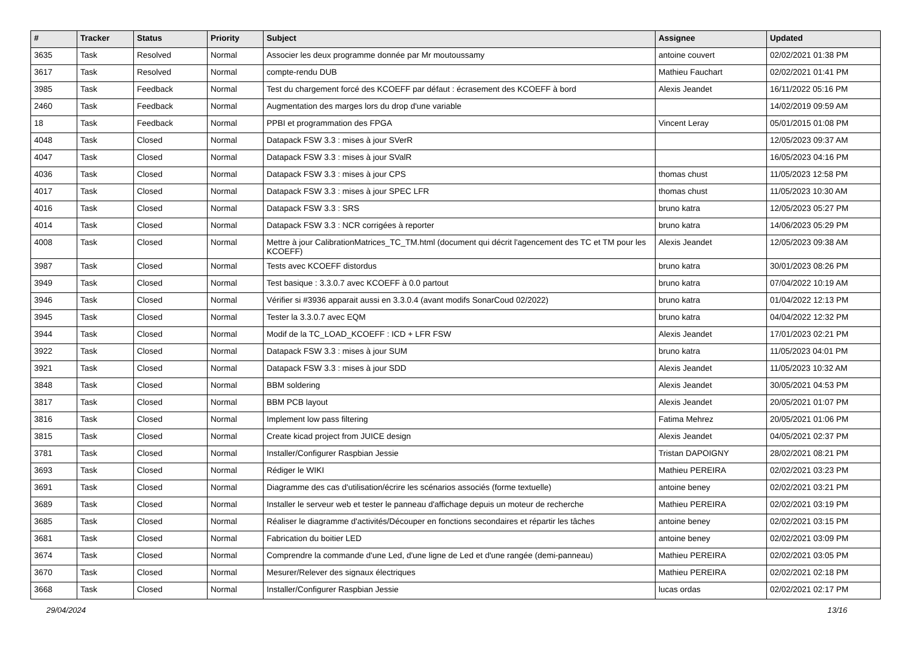| # | Tracker | Status | Priority | Subject | Assignee | Updated |
| --- | --- | --- | --- | --- | --- | --- |
| 3635 | Task | Resolved | Normal | Associer les deux programme donnée par Mr moutoussamy | antoine couvert | 02/02/2021 01:38 PM |
| 3617 | Task | Resolved | Normal | compte-rendu DUB | Mathieu Fauchart | 02/02/2021 01:41 PM |
| 3985 | Task | Feedback | Normal | Test du chargement forcé des KCOEFF par défaut : écrasement des KCOEFF à bord | Alexis Jeandet | 16/11/2022 05:16 PM |
| 2460 | Task | Feedback | Normal | Augmentation des marges lors du drop d'une variable | | 14/02/2019 09:59 AM |
| 18 | Task | Feedback | Normal | PPBI et programmation des FPGA | Vincent Leray | 05/01/2015 01:08 PM |
| 4048 | Task | Closed | Normal | Datapack FSW 3.3 : mises à jour SVerR | | 12/05/2023 09:37 AM |
| 4047 | Task | Closed | Normal | Datapack FSW 3.3 : mises à jour SValR | | 16/05/2023 04:16 PM |
| 4036 | Task | Closed | Normal | Datapack FSW 3.3 : mises à jour CPS | thomas chust | 11/05/2023 12:58 PM |
| 4017 | Task | Closed | Normal | Datapack FSW 3.3 : mises à jour SPEC LFR | thomas chust | 11/05/2023 10:30 AM |
| 4016 | Task | Closed | Normal | Datapack FSW 3.3 : SRS | bruno katra | 12/05/2023 05:27 PM |
| 4014 | Task | Closed | Normal | Datapack FSW 3.3 : NCR corrigées à reporter | bruno katra | 14/06/2023 05:29 PM |
| 4008 | Task | Closed | Normal | Mettre à jour CalibrationMatrices_TC_TM.html (document qui décrit l'agencement des TC et TM pour les KCOEFF) | Alexis Jeandet | 12/05/2023 09:38 AM |
| 3987 | Task | Closed | Normal | Tests avec KCOEFF distordus | bruno katra | 30/01/2023 08:26 PM |
| 3949 | Task | Closed | Normal | Test basique : 3.3.0.7 avec KCOEFF à 0.0 partout | bruno katra | 07/04/2022 10:19 AM |
| 3946 | Task | Closed | Normal | Vérifier si #3936 apparait aussi en 3.3.0.4 (avant modifs SonarCoud 02/2022) | bruno katra | 01/04/2022 12:13 PM |
| 3945 | Task | Closed | Normal | Tester la 3.3.0.7 avec EQM | bruno katra | 04/04/2022 12:32 PM |
| 3944 | Task | Closed | Normal | Modif de la TC_LOAD_KCOEFF : ICD + LFR FSW | Alexis Jeandet | 17/01/2023 02:21 PM |
| 3922 | Task | Closed | Normal | Datapack FSW 3.3 : mises à jour SUM | bruno katra | 11/05/2023 04:01 PM |
| 3921 | Task | Closed | Normal | Datapack FSW 3.3 : mises à jour SDD | Alexis Jeandet | 11/05/2023 10:32 AM |
| 3848 | Task | Closed | Normal | BBM soldering | Alexis Jeandet | 30/05/2021 04:53 PM |
| 3817 | Task | Closed | Normal | BBM PCB layout | Alexis Jeandet | 20/05/2021 01:07 PM |
| 3816 | Task | Closed | Normal | Implement low pass filtering | Fatima Mehrez | 20/05/2021 01:06 PM |
| 3815 | Task | Closed | Normal | Create kicad project from JUICE design | Alexis Jeandet | 04/05/2021 02:37 PM |
| 3781 | Task | Closed | Normal | Installer/Configurer Raspbian Jessie | Tristan DAPOIGNY | 28/02/2021 08:21 PM |
| 3693 | Task | Closed | Normal | Rédiger le WIKI | Mathieu PEREIRA | 02/02/2021 03:23 PM |
| 3691 | Task | Closed | Normal | Diagramme des cas d'utilisation/écrire les scénarios associés (forme textuelle) | antoine beney | 02/02/2021 03:21 PM |
| 3689 | Task | Closed | Normal | Installer le serveur web et tester le panneau d'affichage depuis un moteur de recherche | Mathieu PEREIRA | 02/02/2021 03:19 PM |
| 3685 | Task | Closed | Normal | Réaliser le diagramme d'activités/Découper en fonctions secondaires et répartir les tâches | antoine beney | 02/02/2021 03:15 PM |
| 3681 | Task | Closed | Normal | Fabrication du boitier LED | antoine beney | 02/02/2021 03:09 PM |
| 3674 | Task | Closed | Normal | Comprendre la commande d'une Led, d'une ligne de Led et d'une rangée (demi-panneau) | Mathieu PEREIRA | 02/02/2021 03:05 PM |
| 3670 | Task | Closed | Normal | Mesurer/Relever des signaux électriques | Mathieu PEREIRA | 02/02/2021 02:18 PM |
| 3668 | Task | Closed | Normal | Installer/Configurer Raspbian Jessie | lucas ordas | 02/02/2021 02:17 PM |
29/04/2024 13/16